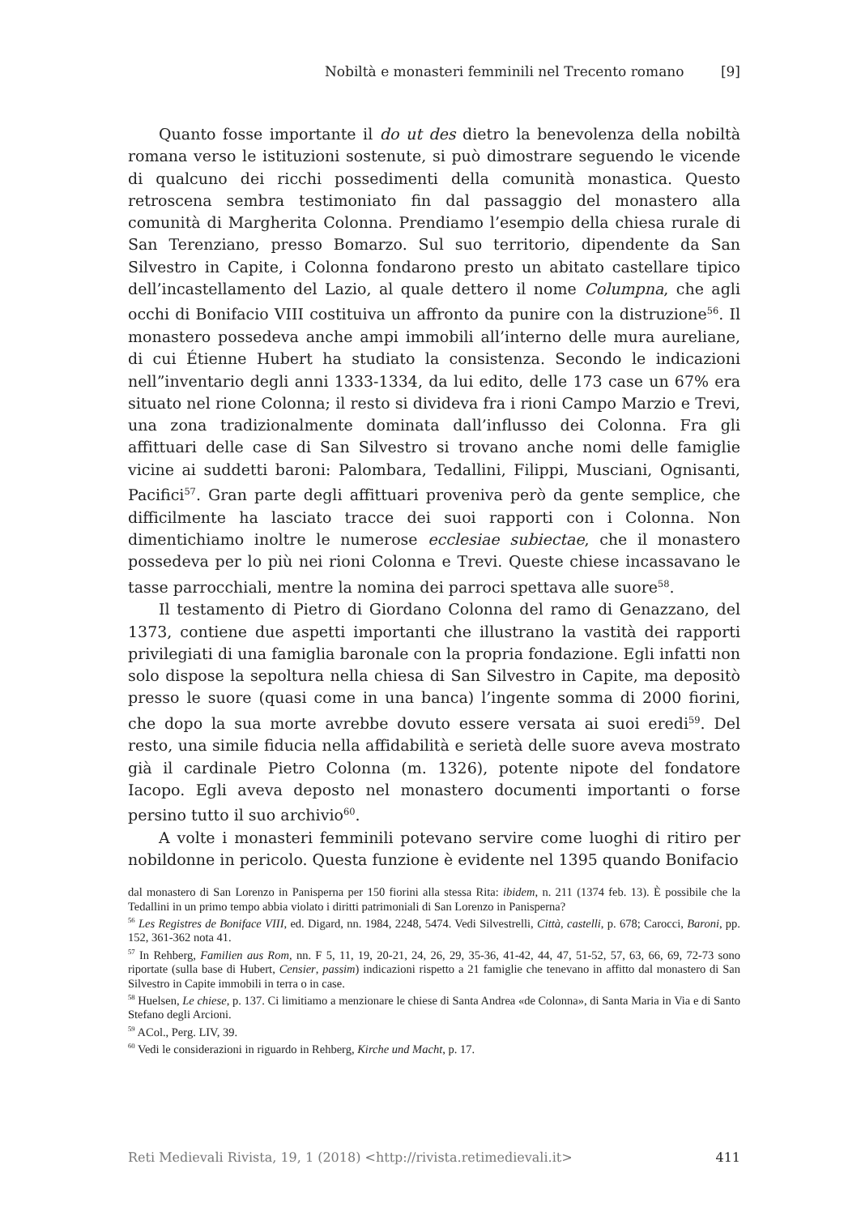Nobiltà e monasteri femminili nel Trecento romano [9]
Quanto fosse importante il do ut des dietro la benevolenza della nobiltà romana verso le istituzioni sostenute, si può dimostrare seguendo le vicende di qualcuno dei ricchi possedimenti della comunità monastica. Questo retroscena sembra testimoniato fin dal passaggio del monastero alla comunità di Margherita Colonna. Prendiamo l’esempio della chiesa rurale di San Terenziano, presso Bomarzo. Sul suo territorio, dipendente da San Silvestro in Capite, i Colonna fondarono presto un abitato castellare tipico dell’incastellamento del Lazio, al quale dettero il nome Columpna, che agli occhi di Bonifacio VIII costituiva un affronto da punire con la distruzione<sup>56</sup>. Il monastero possedeva anche ampi immobili all’interno delle mura aureliane, di cui Étienne Hubert ha studiato la consistenza. Secondo le indicazioni nell”inventario degli anni 1333-1334, da lui edito, delle 173 case un 67% era situato nel rione Colonna; il resto si divideva fra i rioni Campo Marzio e Trevi, una zona tradizionalmente dominata dall’influsso dei Colonna. Fra gli affittuari delle case di San Silvestro si trovano anche nomi delle famiglie vicine ai suddetti baroni: Palombara, Tedallini, Filippi, Musciani, Ognisanti, Pacifici<sup>57</sup>. Gran parte degli affittuari proveniva però da gente semplice, che difficilmente ha lasciato tracce dei suoi rapporti con i Colonna. Non dimentichiamo inoltre le numerose ecclesiae subiectae, che il monastero possedeva per lo più nei rioni Colonna e Trevi. Queste chiese incassavano le tasse parrocchiali, mentre la nomina dei parroci spettava alle suore<sup>58</sup>.
Il testamento di Pietro di Giordano Colonna del ramo di Genazzano, del 1373, contiene due aspetti importanti che illustrano la vastità dei rapporti privilegiati di una famiglia baronale con la propria fondazione. Egli infatti non solo dispose la sepoltura nella chiesa di San Silvestro in Capite, ma depositò presso le suore (quasi come in una banca) l’ingente somma di 2000 fiorini, che dopo la sua morte avrebbe dovuto essere versata ai suoi eredi<sup>59</sup>. Del resto, una simile fiducia nella affidabilità e serietà delle suore aveva mostrato già il cardinale Pietro Colonna (m. 1326), potente nipote del fondatore Iacopo. Egli aveva deposto nel monastero documenti importanti o forse persino tutto il suo archivio<sup>60</sup>.
A volte i monasteri femminili potevano servire come luoghi di ritiro per nobildonne in pericolo. Questa funzione è evidente nel 1395 quando Bonifacio
dal monastero di San Lorenzo in Panisperna per 150 fiorini alla stessa Rita: ibidem, n. 211 (1374 feb. 13). È possibile che la Tedallini in un primo tempo abbia violato i diritti patrimoniali di San Lorenzo in Panisperna?
<sup>56</sup> Les Registres de Boniface VIII, ed. Digard, nn. 1984, 2248, 5474. Vedi Silvestrelli, Città, castelli, p. 678; Carocci, Baroni, pp. 152, 361-362 nota 41.
<sup>57</sup> In Rehberg, Familien aus Rom, nn. F 5, 11, 19, 20-21, 24, 26, 29, 35-36, 41-42, 44, 47, 51-52, 57, 63, 66, 69, 72-73 sono riportate (sulla base di Hubert, Censier, passim) indicazioni rispetto a 21 famiglie che tenevano in affitto dal monastero di San Silvestro in Capite immobili in terra o in case.
<sup>58</sup> Huelsen, Le chiese, p. 137. Ci limitiamo a menzionare le chiese di Santa Andrea «de Colonna», di Santa Maria in Via e di Santo Stefano degli Arcioni.
<sup>59</sup> ACol., Perg. LIV, 39.
<sup>60</sup> Vedi le considerazioni in riguardo in Rehberg, Kirche und Macht, p. 17.
Reti Medievali Rivista, 19, 1 (2018) <http://rivista.retimedievali.it> 411